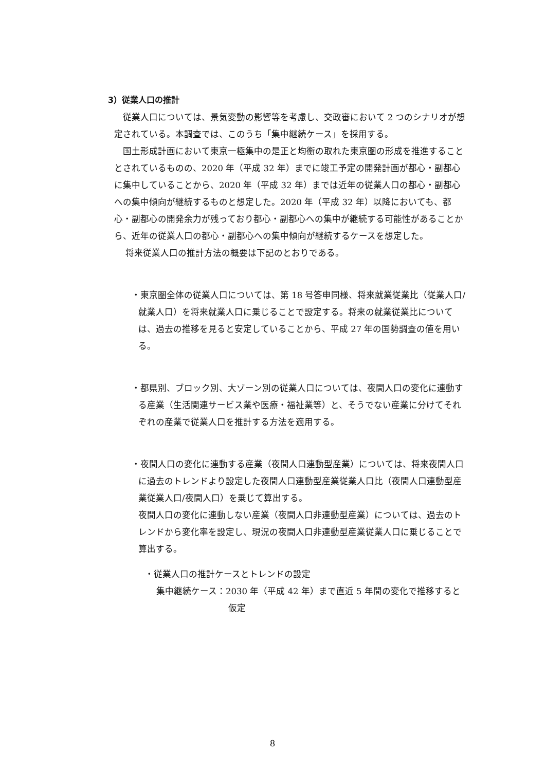3）従業人口の推計
従業人口については、景気変動の影響等を考慮し、交政審において 2 つのシナリオが想定されている。本調査では、このうち「集中継続ケース」を採用する。
国土形成計画において東京一極集中の是正と均衡の取れた東京圏の形成を推進することとされているものの、2020 年（平成 32 年）までに竣工予定の開発計画が都心・副都心に集中していることから、2020 年（平成 32 年）までは近年の従業人口の都心・副都心への集中傾向が継続するものと想定した。2020 年（平成 32 年）以降においても、都心・副都心の開発余力が残っており都心・副都心への集中が継続する可能性があることから、近年の従業人口の都心・副都心への集中傾向が継続するケースを想定した。
将来従業人口の推計方法の概要は下記のとおりである。
・東京圏全体の従業人口については、第 18 号答申同様、将来就業従業比（従業人口/就業人口）を将来就業人口に乗じることで設定する。将来の就業従業比については、過去の推移を見ると安定していることから、平成 27 年の国勢調査の値を用いる。
・都県別、ブロック別、大ゾーン別の従業人口については、夜間人口の変化に連動する産業（生活関連サービス業や医療・福祉業等）と、そうでない産業に分けてそれぞれの産業で従業人口を推計する方法を適用する。
・夜間人口の変化に連動する産業（夜間人口連動型産業）については、将来夜間人口に過去のトレンドより設定した夜間人口連動型産業従業人口比（夜間人口連動型産業従業人口/夜間人口）を乗じて算出する。
夜間人口の変化に連動しない産業（夜間人口非連動型産業）については、過去のトレンドから変化率を設定し、現況の夜間人口非連動型産業従業人口に乗じることで算出する。
・従業人口の推計ケースとトレンドの設定
集中継続ケース：2030 年（平成 42 年）まで直近 5 年間の変化で推移すると仮定
8